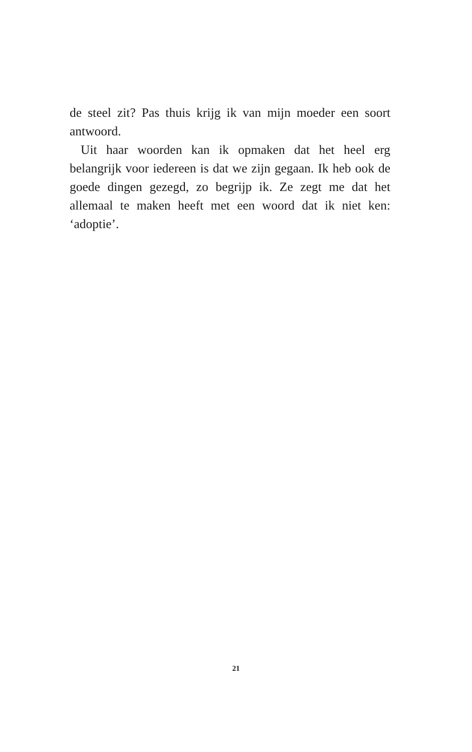de steel zit? Pas thuis krijg ik van mijn moeder een soort antwoord.
Uit haar woorden kan ik opmaken dat het heel erg belangrijk voor iedereen is dat we zijn gegaan. Ik heb ook de goede dingen gezegd, zo begrijp ik. Ze zegt me dat het allemaal te maken heeft met een woord dat ik niet ken: ‘adoptie’.
21